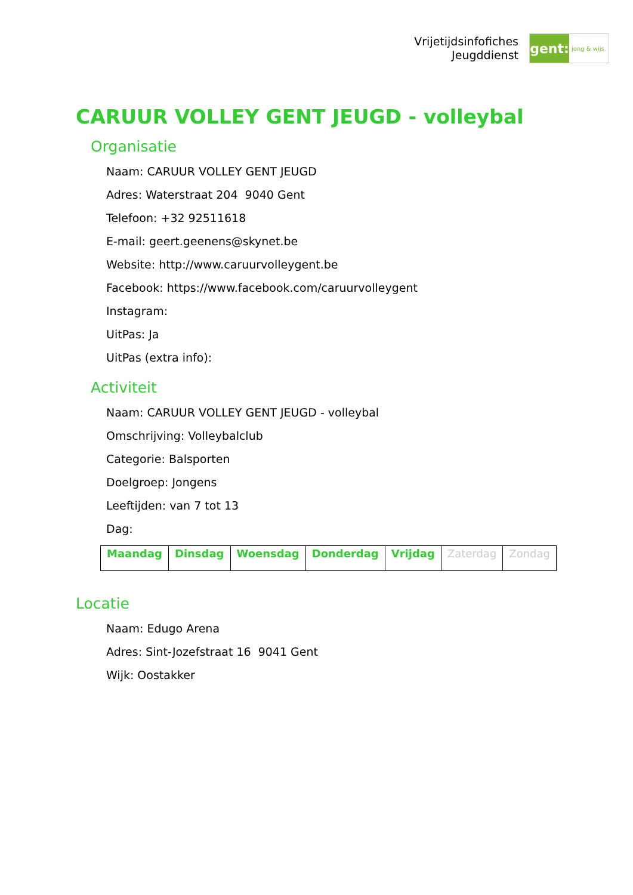Vrijetijdsinfofiches
Jeugddienst
gent:
jong & wijs
CARUUR VOLLEY GENT JEUGD - volleybal
Organisatie
Naam: CARUUR VOLLEY GENT JEUGD
Adres: Waterstraat 204 9040 Gent
Telefoon: +32 92511618
E-mail: geert.geenens@skynet.be
Website: http://www.caruurvolleygent.be
Facebook: https://www.facebook.com/caruurvolleygent
Instagram:
UitPas: Ja
UitPas (extra info):
Activiteit
Naam: CARUUR VOLLEY GENT JEUGD - volleybal
Omschrijving: Volleybalclub
Categorie: Balsporten
Doelgroep: Jongens
Leeftijden: van 7 tot 13
Dag:
| Maandag | Dinsdag | Woensdag | Donderdag | Vrijdag | Zaterdag | Zondag |
Locatie
Naam: Edugo Arena
Adres: Sint-Jozefstraat 16 9041 Gent
Wijk: Oostakker